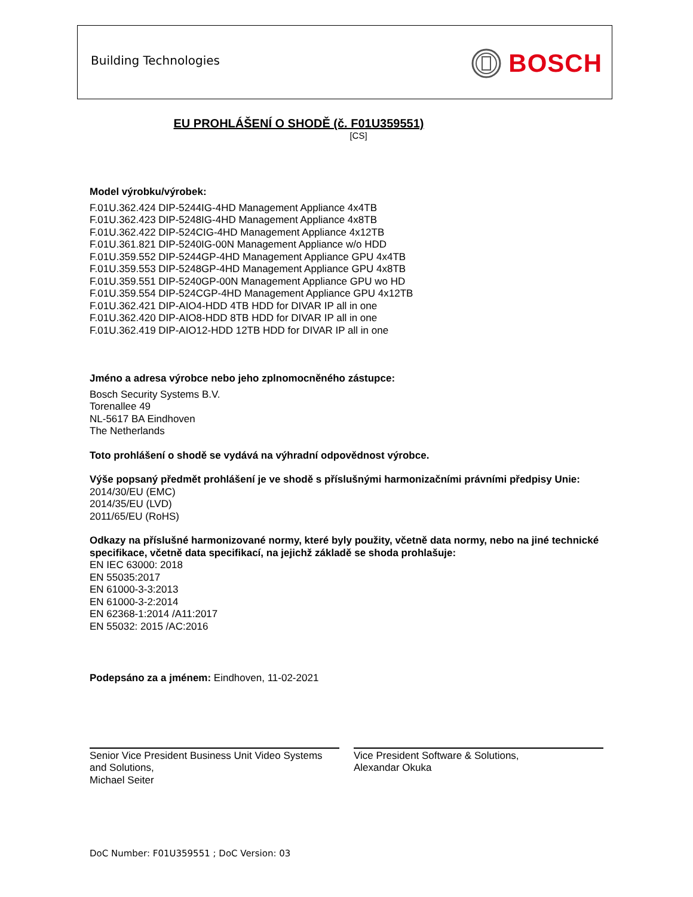Building Technologies BOSCH
EU PROHLÁŠENÍ O SHODĚ (č. F01U359551)
[CS]
Model výrobku/výrobek:
F.01U.362.424 DIP-5244IG-4HD Management Appliance 4x4TB
F.01U.362.423 DIP-5248IG-4HD Management Appliance 4x8TB
F.01U.362.422 DIP-524CIG-4HD Management Appliance 4x12TB
F.01U.361.821 DIP-5240IG-00N Management Appliance w/o HDD
F.01U.359.552 DIP-5244GP-4HD Management Appliance GPU 4x4TB
F.01U.359.553 DIP-5248GP-4HD Management Appliance GPU 4x8TB
F.01U.359.551 DIP-5240GP-00N Management Appliance GPU wo HD
F.01U.359.554 DIP-524CGP-4HD Management Appliance GPU 4x12TB
F.01U.362.421 DIP-AIO4-HDD 4TB HDD for DIVAR IP all in one
F.01U.362.420 DIP-AIO8-HDD 8TB HDD for DIVAR IP all in one
F.01U.362.419 DIP-AIO12-HDD 12TB HDD for DIVAR IP all in one
Jméno a adresa výrobce nebo jeho zplnomocněného zástupce:
Bosch Security Systems B.V.
Torenallee 49
NL-5617 BA Eindhoven
The Netherlands
Toto prohlášení o shodě se vydává na výhradní odpovědnost výrobce.
Výše popsaný předmět prohlášení je ve shodě s příslušnými harmonizačními právními předpisy Unie:
2014/30/EU (EMC)
2014/35/EU (LVD)
2011/65/EU (RoHS)
Odkazy na příslušné harmonizované normy, které byly použity, včetně data normy, nebo na jiné technické specifikace, včetně data specifikací, na jejichž základě se shoda prohlašuje:
EN IEC 63000: 2018
EN 55035:2017
EN 61000-3-3:2013
EN 61000-3-2:2014
EN 62368-1:2014 /A11:2017
EN 55032: 2015 /AC:2016
Podepsáno za a jménem: Eindhoven, 11-02-2021
Senior Vice President Business Unit Video Systems and Solutions,
Michael Seiter
Vice President Software & Solutions,
Alexandar Okuka
DoC Number: F01U359551 ; DoC Version: 03